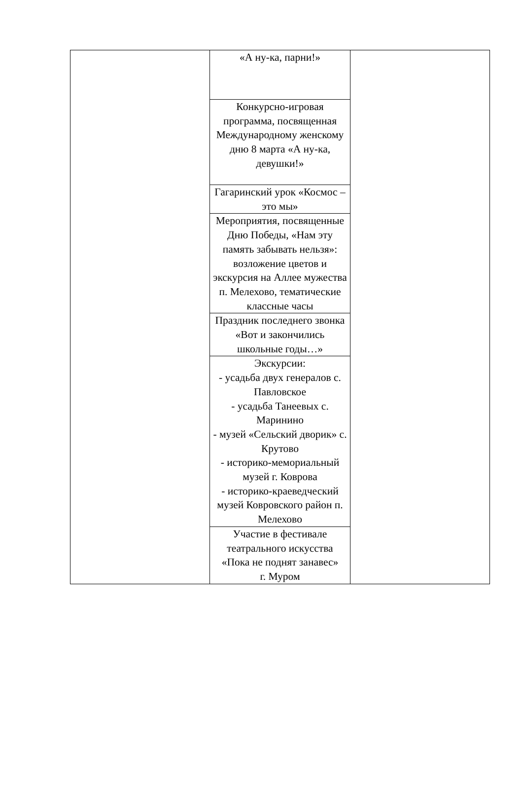| | «А ну-ка, парни!» | |
| | Конкурсно-игровая программа, посвященная Международному женскому дню 8 марта «А ну-ка, девушки!» | |
| | Гагаринский урок «Космос – это мы» | |
| | Мероприятия, посвященные Дню Победы, «Нам эту память забывать нельзя»: возложение цветов и экскурсия на Аллее мужества п. Мелехово, тематические классные часы | |
| | Праздник последнего звонка «Вот и закончились школьные годы…» | |
| | Экскурсии: - усадьба двух генералов с. Павловское - усадьба Танеевых с. Маринино - музей «Сельский дворик» с. Крутово - историко-мемориальный музей г. Коврова - историко-краеведческий музей Ковровского район п. Мелехово | |
| | Участие в фестивале театрального искусства «Пока не поднят занавес» г. Муром | |